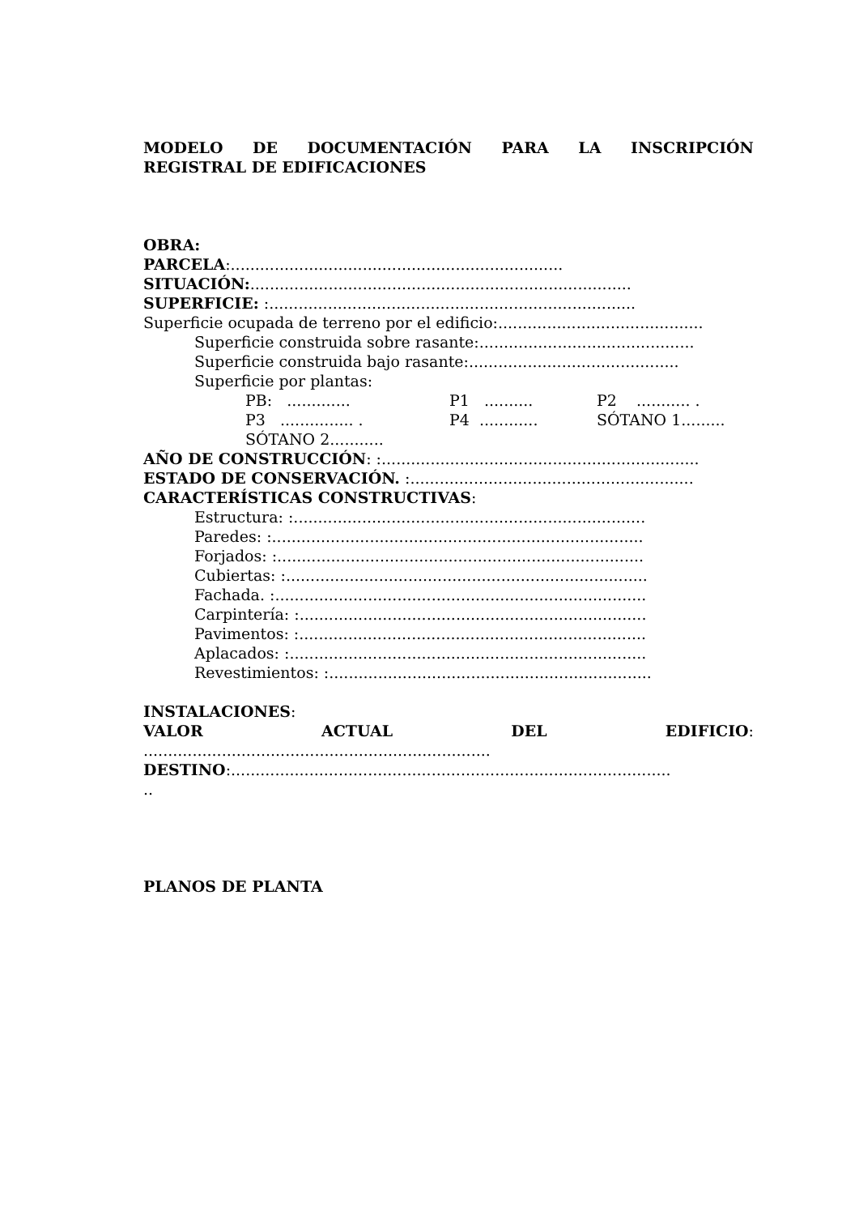MODELO DE DOCUMENTACIÓN PARA LA INSCRIPCIÓN REGISTRAL DE EDIFICACIONES
OBRA:
PARCELA:....................................................................
SITUACIÓN:..............................................................................
SUPERFICIE: :...........................................................................
Superficie ocupada de terreno por el edificio:..........................................
Superficie construida sobre rasante:............................................
Superficie construida bajo rasante:...........................................
Superficie por plantas:
PB: ............. P1 .......... P2 ........... .
P3 ............... . P4 ............ SÓTANO 1.........
SÓTANO 2...........
AÑO DE CONSTRUCCIÓN: :.................................................................
ESTADO DE CONSERVACIÓN. :..........................................................
CARACTERÍSTICAS CONSTRUCTIVAS:
Estructura: :........................................................................
Paredes: :............................................................................
Forjados: :...........................................................................
Cubiertas: :..........................................................................
Fachada. :............................................................................
Carpintería: :.......................................................................
Pavimentos: :.......................................................................
Aplacados: :.........................................................................
Revestimientos: :..................................................................
INSTALACIONES:
VALOR ACTUAL DEL EDIFICIO:
.......................................................................
DESTINO:..........................................................................................
..
PLANOS DE PLANTA